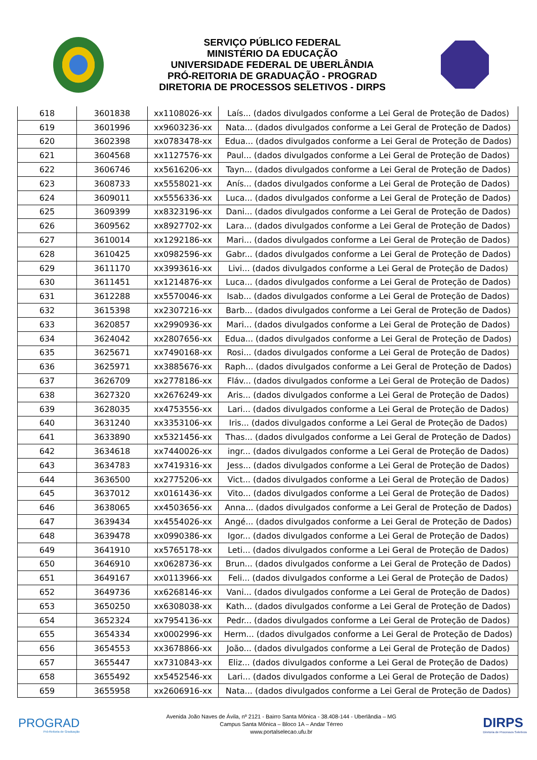SERVIÇO PÚBLICO FEDERAL
MINISTÉRIO DA EDUCAÇÃO
UNIVERSIDADE FEDERAL DE UBERLÂNDIA
PRÓ-REITORIA DE GRADUAÇÃO - PROGRAD
DIRETORIA DE PROCESSOS SELETIVOS - DIRPS
| 618 | 3601838 | xx1108026-xx | Laís... (dados divulgados conforme a Lei Geral de Proteção de Dados) |
| 619 | 3601996 | xx9603236-xx | Nata... (dados divulgados conforme a Lei Geral de Proteção de Dados) |
| 620 | 3602398 | xx0783478-xx | Edua... (dados divulgados conforme a Lei Geral de Proteção de Dados) |
| 621 | 3604568 | xx1127576-xx | Paul... (dados divulgados conforme a Lei Geral de Proteção de Dados) |
| 622 | 3606746 | xx5616206-xx | Tayn... (dados divulgados conforme a Lei Geral de Proteção de Dados) |
| 623 | 3608733 | xx5558021-xx | Anís... (dados divulgados conforme a Lei Geral de Proteção de Dados) |
| 624 | 3609011 | xx5556336-xx | Luca... (dados divulgados conforme a Lei Geral de Proteção de Dados) |
| 625 | 3609399 | xx8323196-xx | Dani... (dados divulgados conforme a Lei Geral de Proteção de Dados) |
| 626 | 3609562 | xx8927702-xx | Lara... (dados divulgados conforme a Lei Geral de Proteção de Dados) |
| 627 | 3610014 | xx1292186-xx | Mari... (dados divulgados conforme a Lei Geral de Proteção de Dados) |
| 628 | 3610425 | xx0982596-xx | Gabr... (dados divulgados conforme a Lei Geral de Proteção de Dados) |
| 629 | 3611170 | xx3993616-xx | Livi... (dados divulgados conforme a Lei Geral de Proteção de Dados) |
| 630 | 3611451 | xx1214876-xx | Luca... (dados divulgados conforme a Lei Geral de Proteção de Dados) |
| 631 | 3612288 | xx5570046-xx | Isab... (dados divulgados conforme a Lei Geral de Proteção de Dados) |
| 632 | 3615398 | xx2307216-xx | Barb... (dados divulgados conforme a Lei Geral de Proteção de Dados) |
| 633 | 3620857 | xx2990936-xx | Mari... (dados divulgados conforme a Lei Geral de Proteção de Dados) |
| 634 | 3624042 | xx2807656-xx | Edua... (dados divulgados conforme a Lei Geral de Proteção de Dados) |
| 635 | 3625671 | xx7490168-xx | Rosi... (dados divulgados conforme a Lei Geral de Proteção de Dados) |
| 636 | 3625971 | xx3885676-xx | Raph... (dados divulgados conforme a Lei Geral de Proteção de Dados) |
| 637 | 3626709 | xx2778186-xx | Fláv... (dados divulgados conforme a Lei Geral de Proteção de Dados) |
| 638 | 3627320 | xx2676249-xx | Aris... (dados divulgados conforme a Lei Geral de Proteção de Dados) |
| 639 | 3628035 | xx4753556-xx | Lari... (dados divulgados conforme a Lei Geral de Proteção de Dados) |
| 640 | 3631240 | xx3353106-xx | Iris... (dados divulgados conforme a Lei Geral de Proteção de Dados) |
| 641 | 3633890 | xx5321456-xx | Thas... (dados divulgados conforme a Lei Geral de Proteção de Dados) |
| 642 | 3634618 | xx7440026-xx | ingr... (dados divulgados conforme a Lei Geral de Proteção de Dados) |
| 643 | 3634783 | xx7419316-xx | Jess... (dados divulgados conforme a Lei Geral de Proteção de Dados) |
| 644 | 3636500 | xx2775206-xx | Vict... (dados divulgados conforme a Lei Geral de Proteção de Dados) |
| 645 | 3637012 | xx0161436-xx | Vito... (dados divulgados conforme a Lei Geral de Proteção de Dados) |
| 646 | 3638065 | xx4503656-xx | Anna... (dados divulgados conforme a Lei Geral de Proteção de Dados) |
| 647 | 3639434 | xx4554026-xx | Angé... (dados divulgados conforme a Lei Geral de Proteção de Dados) |
| 648 | 3639478 | xx0990386-xx | Igor... (dados divulgados conforme a Lei Geral de Proteção de Dados) |
| 649 | 3641910 | xx5765178-xx | Leti... (dados divulgados conforme a Lei Geral de Proteção de Dados) |
| 650 | 3646910 | xx0628736-xx | Brun... (dados divulgados conforme a Lei Geral de Proteção de Dados) |
| 651 | 3649167 | xx0113966-xx | Feli... (dados divulgados conforme a Lei Geral de Proteção de Dados) |
| 652 | 3649736 | xx6268146-xx | Vani... (dados divulgados conforme a Lei Geral de Proteção de Dados) |
| 653 | 3650250 | xx6308038-xx | Kath... (dados divulgados conforme a Lei Geral de Proteção de Dados) |
| 654 | 3652324 | xx7954136-xx | Pedr... (dados divulgados conforme a Lei Geral de Proteção de Dados) |
| 655 | 3654334 | xx0002996-xx | Herm... (dados divulgados conforme a Lei Geral de Proteção de Dados) |
| 656 | 3654553 | xx3678866-xx | João... (dados divulgados conforme a Lei Geral de Proteção de Dados) |
| 657 | 3655447 | xx7310843-xx | Eliz... (dados divulgados conforme a Lei Geral de Proteção de Dados) |
| 658 | 3655492 | xx5452546-xx | Lari... (dados divulgados conforme a Lei Geral de Proteção de Dados) |
| 659 | 3655958 | xx2606916-xx | Nata... (dados divulgados conforme a Lei Geral de Proteção de Dados) |
PROGRAD
Pró-Reitoria de Graduação
Avenida João Naves de Ávila, nº 2121 - Bairro Santa Mônica - 38.408-144 - Uberlândia – MG
Campus Santa Mônica – Bloco 1A – Andar Térreo
www.portalselecao.ufu.br
DIRPS
Diretoria de Processos Seletivos